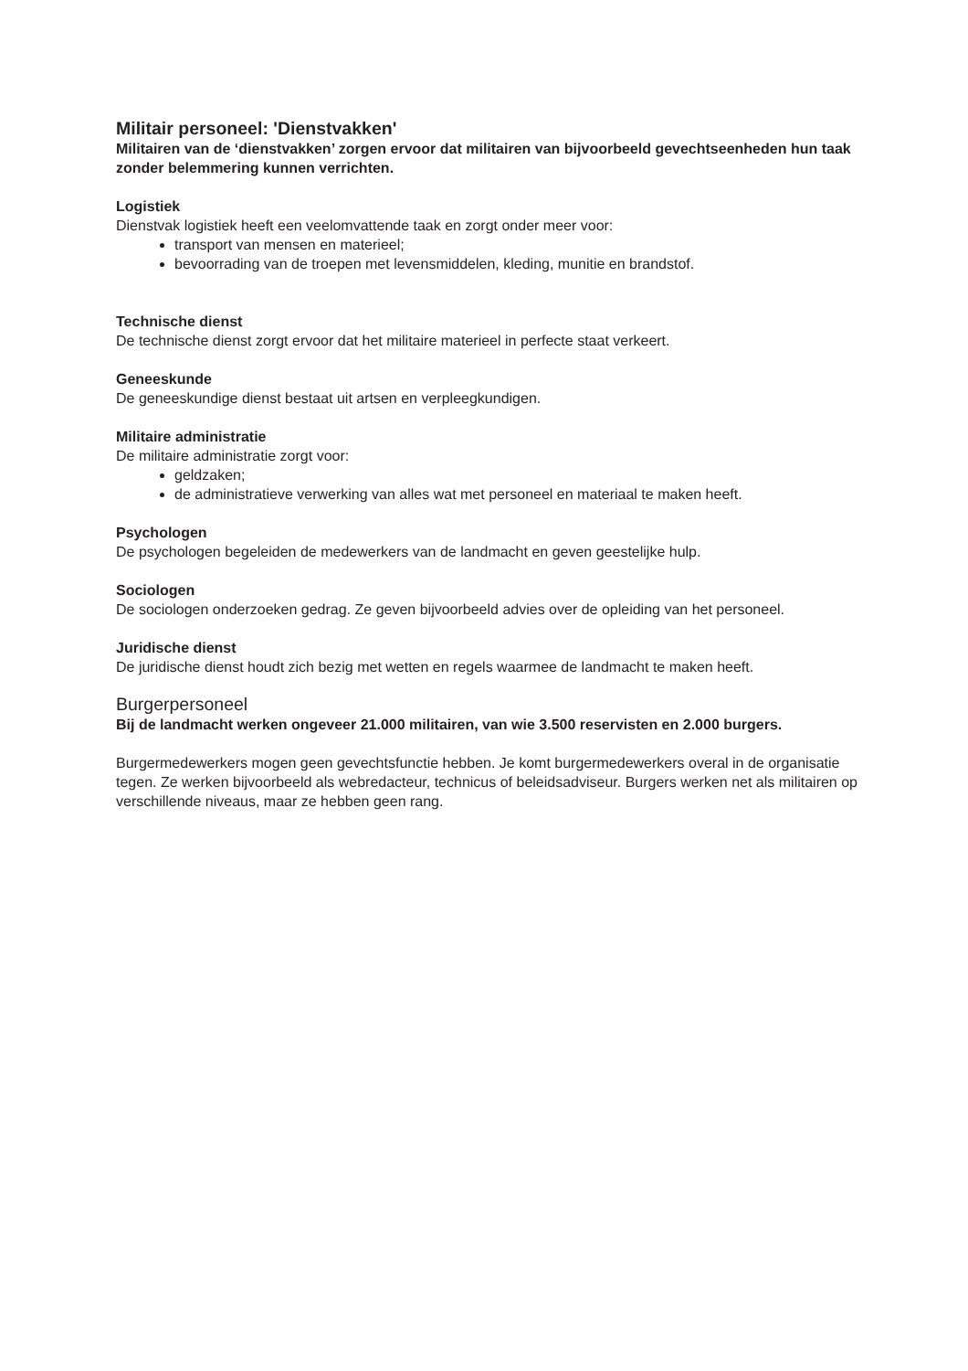Militair personeel: 'Dienstvakken'
Militairen van de ‘dienstvakken’ zorgen ervoor dat militairen van bijvoorbeeld gevechtseenheden hun taak zonder belemmering kunnen verrichten.
Logistiek
Dienstvak logistiek heeft een veelomvattende taak en zorgt onder meer voor:
transport van mensen en materieel;
bevoorrading van de troepen met levensmiddelen, kleding, munitie en brandstof.
Technische dienst
De technische dienst zorgt ervoor dat het militaire materieel in perfecte staat verkeert.
Geneeskunde
De geneeskundige dienst bestaat uit artsen en verpleegkundigen.
Militaire administratie
De militaire administratie zorgt voor:
geldzaken;
de administratieve verwerking van alles wat met personeel en materiaal te maken heeft.
Psychologen
De psychologen begeleiden de medewerkers van de landmacht en geven geestelijke hulp.
Sociologen
De sociologen onderzoeken gedrag. Ze geven bijvoorbeeld advies over de opleiding van het personeel.
Juridische dienst
De juridische dienst houdt zich bezig met wetten en regels waarmee de landmacht te maken heeft.
Burgerpersoneel
Bij de landmacht werken ongeveer 21.000 militairen, van wie 3.500 reservisten en 2.000 burgers.
Burgermedewerkers mogen geen gevechtsfunctie hebben. Je komt burgermedewerkers overal in de organisatie tegen. Ze werken bijvoorbeeld als webredacteur, technicus of beleidsadviseur. Burgers werken net als militairen op verschillende niveaus, maar ze hebben geen rang.